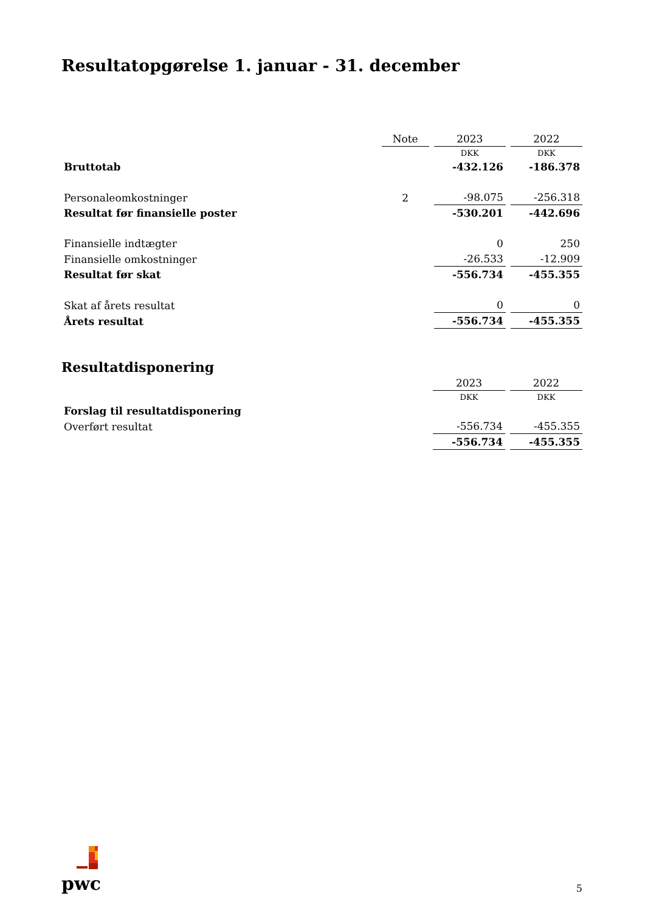Resultatopgørelse 1. januar - 31. december
| | Note | 2023 | 2022 |
| --- | --- | --- | --- |
| | | DKK | DKK |
| Bruttotab | | -432.126 | -186.378 |
| Personaleomkostninger | 2 | -98.075 | -256.318 |
| Resultat før finansielle poster | | -530.201 | -442.696 |
| Finansielle indtægter | | 0 | 250 |
| Finansielle omkostninger | | -26.533 | -12.909 |
| Resultat før skat | | -556.734 | -455.355 |
| Skat af årets resultat | | 0 | 0 |
| Årets resultat | | -556.734 | -455.355 |
Resultatdisponering
| | 2023 | 2022 |
| --- | --- | --- |
| | DKK | DKK |
| Forslag til resultatdisponering | | |
| Overført resultat | -556.734 | -455.355 |
| | -556.734 | -455.355 |
pwc
5